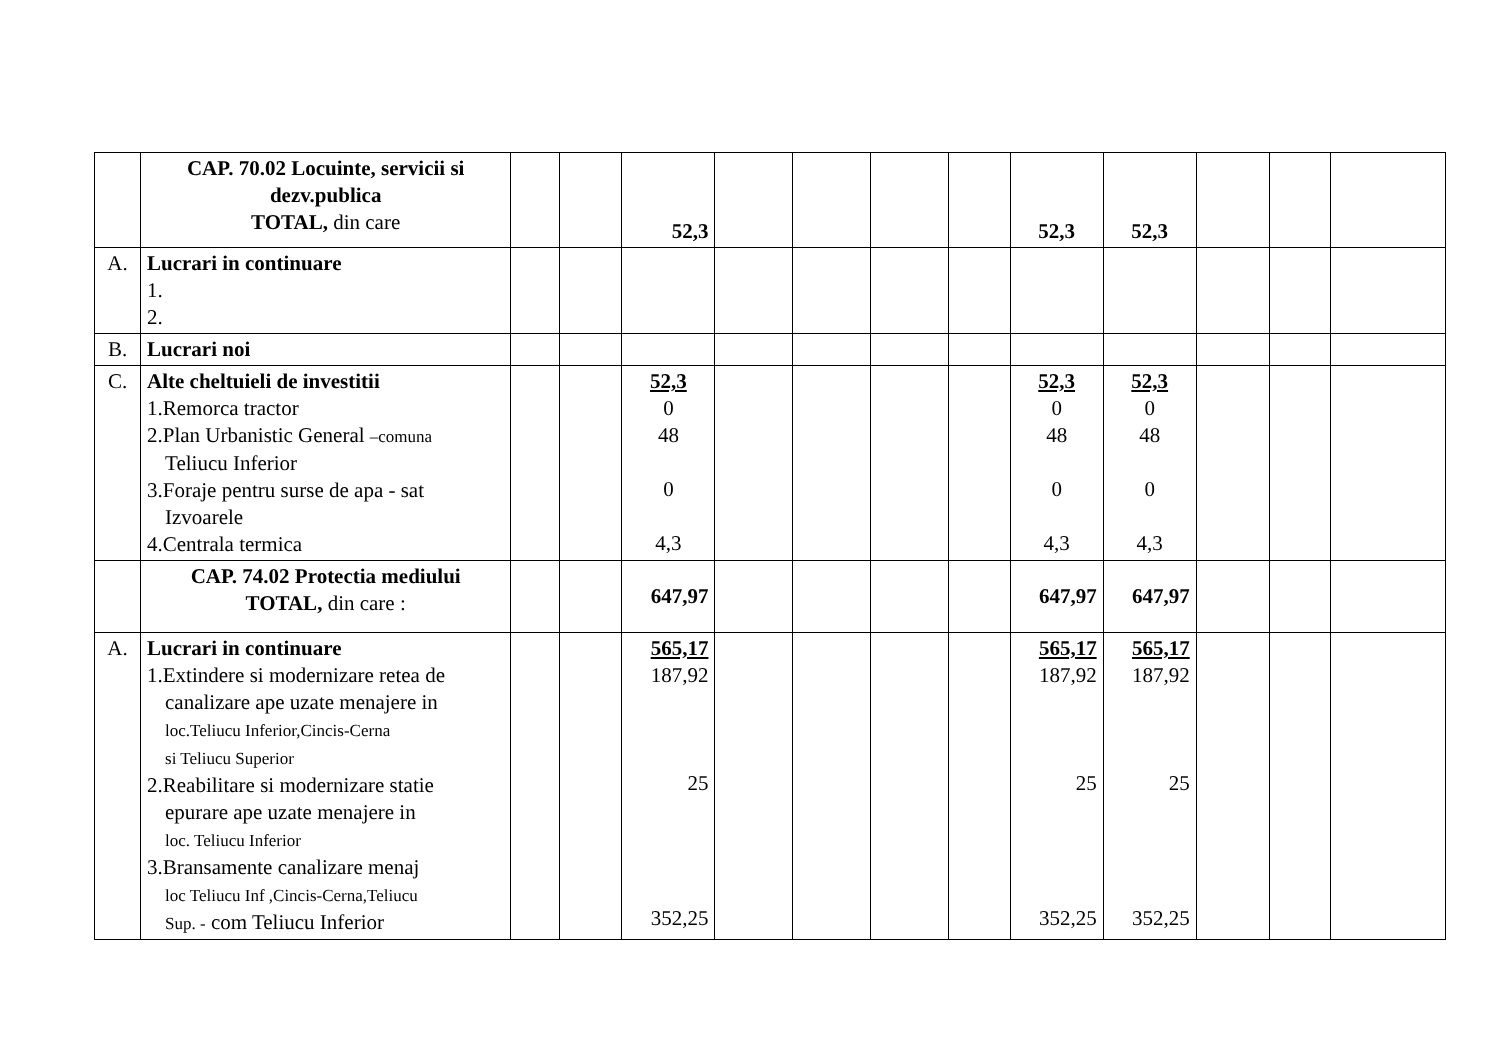| | CAP. 70.02 Locuinte, servicii si dezv.publica TOTAL, din care | | | 52,3 | | | | | 52,3 | 52,3 | | | |
| A. | Lucrari in continuare 1. 2. | | | | | | | | | | | | |
| B. | Lucrari noi | | | | | | | | | | | | |
| C. | Alte cheltuieli de investitii 1.Remorca tractor 2.Plan Urbanistic General –comuna Teliucu Inferior 3.Foraje pentru surse de apa - sat Izvoarele 4.Centrala termica | | | 52,3 0 48 0 4,3 | | | | | 52,3 0 48 0 4,3 | 52,3 0 48 0 4,3 | | | |
| | CAP. 74.02 Protectia mediului TOTAL, din care : | | | 647,97 | | | | | 647,97 | 647,97 | | | |
| A. | Lucrari in continuare 1.Extindere si modernizare retea de canalizare ape uzate menajere in loc.Teliucu Inferior,Cincis-Cerna si Teliucu Superior 2.Reabilitare si modernizare statie epurare ape uzate menajere in loc. Teliucu Inferior 3.Bransamente canalizare menaj loc Teliucu Inf ,Cincis-Cerna,Teliucu Sup. - com Teliucu Inferior | | | 565,17 187,92 25 352,25 | | | | | 565,17 187,92 25 352,25 | 565,17 187,92 25 352,25 | | | |